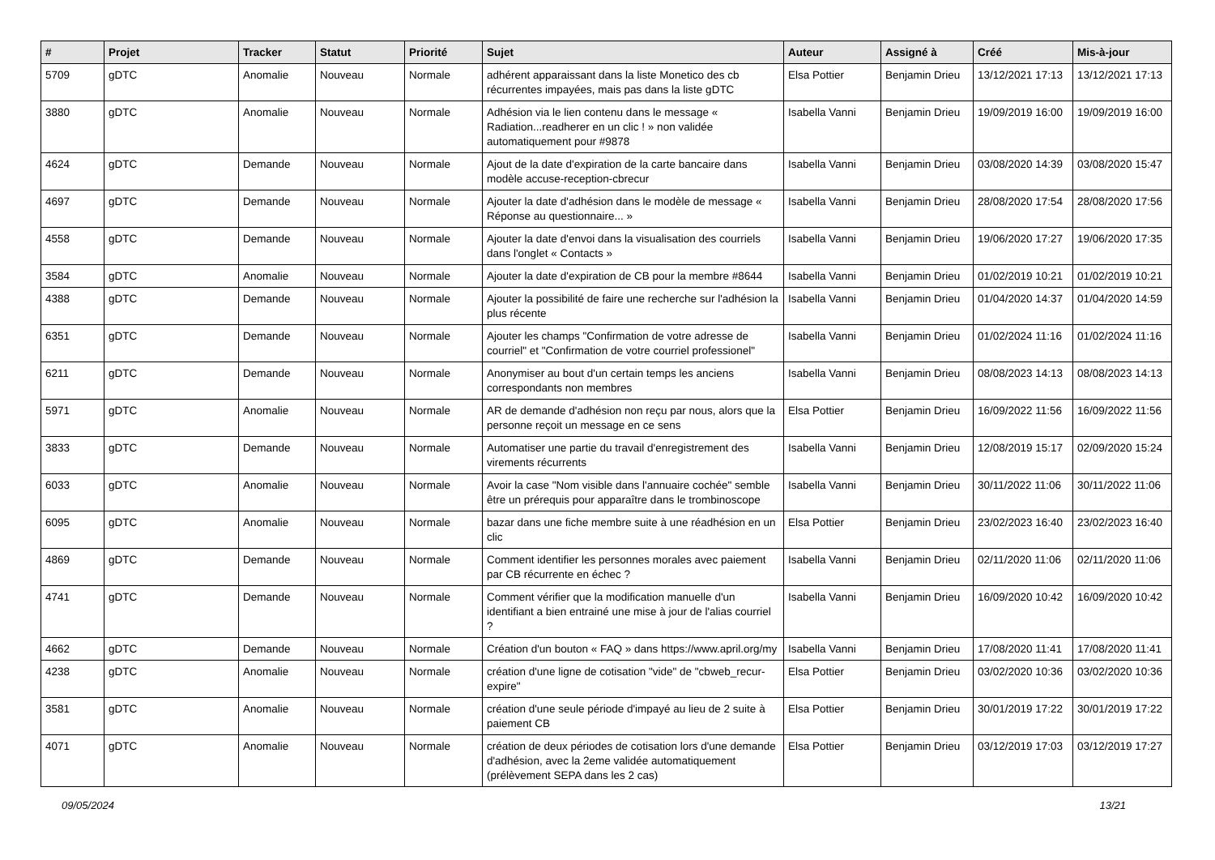| # | Projet | Tracker | Statut | Priorité | Sujet | Auteur | Assigné à | Créé | Mis-à-jour |
| --- | --- | --- | --- | --- | --- | --- | --- | --- | --- |
| 5709 | gDTC | Anomalie | Nouveau | Normale | adhérent apparaissant dans la liste Monetico des cb récurrentes impayées, mais pas dans la liste gDTC | Elsa Pottier | Benjamin Drieu | 13/12/2021 17:13 | 13/12/2021 17:13 |
| 3880 | gDTC | Anomalie | Nouveau | Normale | Adhésion via le lien contenu dans le message « Radiation...readherer en un clic ! » non validée automatiquement pour #9878 | Isabella Vanni | Benjamin Drieu | 19/09/2019 16:00 | 19/09/2019 16:00 |
| 4624 | gDTC | Demande | Nouveau | Normale | Ajout de la date d'expiration de la carte bancaire dans modèle accuse-reception-cbrecur | Isabella Vanni | Benjamin Drieu | 03/08/2020 14:39 | 03/08/2020 15:47 |
| 4697 | gDTC | Demande | Nouveau | Normale | Ajouter la date d'adhésion dans le modèle de message « Réponse au questionnaire... » | Isabella Vanni | Benjamin Drieu | 28/08/2020 17:54 | 28/08/2020 17:56 |
| 4558 | gDTC | Demande | Nouveau | Normale | Ajouter la date d'envoi dans la visualisation des courriels dans l'onglet « Contacts » | Isabella Vanni | Benjamin Drieu | 19/06/2020 17:27 | 19/06/2020 17:35 |
| 3584 | gDTC | Anomalie | Nouveau | Normale | Ajouter la date d'expiration de CB pour la membre #8644 | Isabella Vanni | Benjamin Drieu | 01/02/2019 10:21 | 01/02/2019 10:21 |
| 4388 | gDTC | Demande | Nouveau | Normale | Ajouter la possibilité de faire une recherche sur l'adhésion la plus récente | Isabella Vanni | Benjamin Drieu | 01/04/2020 14:37 | 01/04/2020 14:59 |
| 6351 | gDTC | Demande | Nouveau | Normale | Ajouter les champs "Confirmation de votre adresse de courriel" et "Confirmation de votre courriel professionel" | Isabella Vanni | Benjamin Drieu | 01/02/2024 11:16 | 01/02/2024 11:16 |
| 6211 | gDTC | Demande | Nouveau | Normale | Anonymiser au bout d'un certain temps les anciens correspondants non membres | Isabella Vanni | Benjamin Drieu | 08/08/2023 14:13 | 08/08/2023 14:13 |
| 5971 | gDTC | Anomalie | Nouveau | Normale | AR de demande d'adhésion non reçu par nous, alors que la personne reçoit un message en ce sens | Elsa Pottier | Benjamin Drieu | 16/09/2022 11:56 | 16/09/2022 11:56 |
| 3833 | gDTC | Demande | Nouveau | Normale | Automatiser une partie du travail d'enregistrement des virements récurrents | Isabella Vanni | Benjamin Drieu | 12/08/2019 15:17 | 02/09/2020 15:24 |
| 6033 | gDTC | Anomalie | Nouveau | Normale | Avoir la case "Nom visible dans l'annuaire cochée" semble être un prérequis pour apparaître dans le trombinoscope | Isabella Vanni | Benjamin Drieu | 30/11/2022 11:06 | 30/11/2022 11:06 |
| 6095 | gDTC | Anomalie | Nouveau | Normale | bazar dans une fiche membre suite à une réadhésion en un clic | Elsa Pottier | Benjamin Drieu | 23/02/2023 16:40 | 23/02/2023 16:40 |
| 4869 | gDTC | Demande | Nouveau | Normale | Comment identifier les personnes morales avec paiement par CB récurrente en échec ? | Isabella Vanni | Benjamin Drieu | 02/11/2020 11:06 | 02/11/2020 11:06 |
| 4741 | gDTC | Demande | Nouveau | Normale | Comment vérifier que la modification manuelle d'un identifiant a bien entrainé une mise à jour de l'alias courriel ? | Isabella Vanni | Benjamin Drieu | 16/09/2020 10:42 | 16/09/2020 10:42 |
| 4662 | gDTC | Demande | Nouveau | Normale | Création d'un bouton « FAQ » dans https://www.april.org/my | Isabella Vanni | Benjamin Drieu | 17/08/2020 11:41 | 17/08/2020 11:41 |
| 4238 | gDTC | Anomalie | Nouveau | Normale | création d'une ligne de cotisation "vide" de "cbweb_recur-expire" | Elsa Pottier | Benjamin Drieu | 03/02/2020 10:36 | 03/02/2020 10:36 |
| 3581 | gDTC | Anomalie | Nouveau | Normale | création d'une seule période d'impayé au lieu de 2 suite à paiement CB | Elsa Pottier | Benjamin Drieu | 30/01/2019 17:22 | 30/01/2019 17:22 |
| 4071 | gDTC | Anomalie | Nouveau | Normale | création de deux périodes de cotisation lors d'une demande d'adhésion, avec la 2eme validée automatiquement (prélèvement SEPA dans les 2 cas) | Elsa Pottier | Benjamin Drieu | 03/12/2019 17:03 | 03/12/2019 17:27 |
09/05/2024 13/21